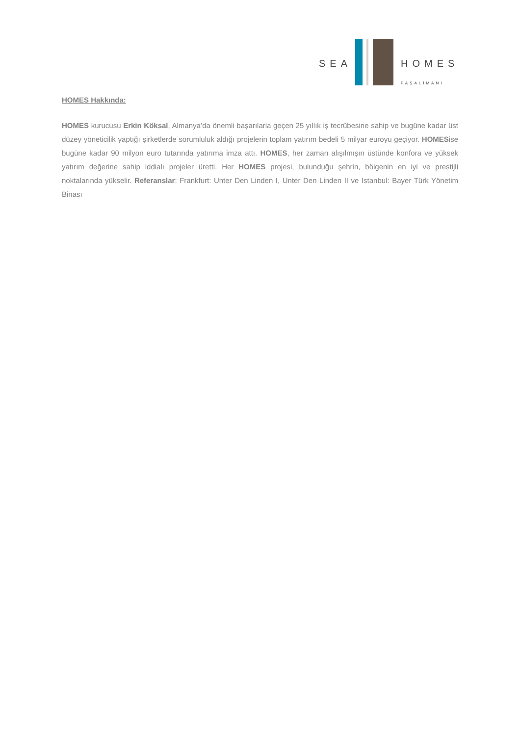SEA HOMES
PAŞALİMANI
HOMES Hakkında:
HOMES kurucusu Erkin Köksal, Almanya’da önemli başarılarla geçen 25 yıllık iş tecrübesine sahip ve bugüne kadar üst düzey yöneticilik yaptığı şirketlerde sorumluluk aldığı projelerin toplam yatırım bedeli 5 milyar euroyu geçiyor. HOMESise bugüne kadar 90 milyon euro tutarında yatırıma imza attı. HOMES, her zaman alışılmışın üstünde konfora ve yüksek yatırım değerine sahip iddialı projeler üretti. Her HOMES projesi, bulunduğu şehrin, bölgenin en iyi ve prestijli noktalarında yükselir. Referanslar: Frankfurt: Unter Den Linden I, Unter Den Linden II ve Istanbul: Bayer Türk Yönetim Binası